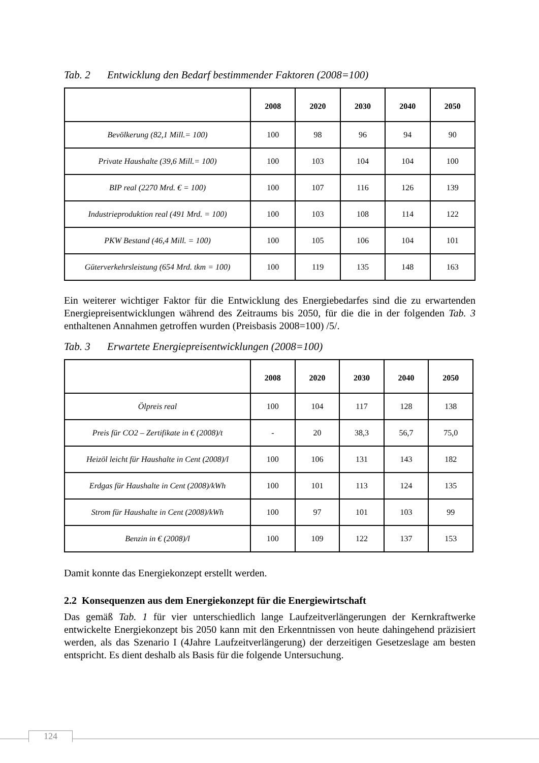Tab. 2 Entwicklung den Bedarf bestimmender Faktoren (2008=100)
| | 2008 | 2020 | 2030 | 2040 | 2050 |
| --- | --- | --- | --- | --- | --- |
| Bevölkerung (82,1 Mill.= 100) | 100 | 98 | 96 | 94 | 90 |
| Private Haushalte (39,6 Mill.= 100) | 100 | 103 | 104 | 104 | 100 |
| BIP real (2270 Mrd. € = 100) | 100 | 107 | 116 | 126 | 139 |
| Industrieproduktion real (491 Mrd. = 100) | 100 | 103 | 108 | 114 | 122 |
| PKW Bestand (46,4 Mill. = 100) | 100 | 105 | 106 | 104 | 101 |
| Güterverkehrsleistung (654 Mrd. tkm = 100) | 100 | 119 | 135 | 148 | 163 |
Ein weiterer wichtiger Faktor für die Entwicklung des Energiebedarfes sind die zu erwartenden Energiepreisentwicklungen während des Zeitraums bis 2050, für die die in der folgenden Tab. 3 enthaltenen Annahmen getroffen wurden (Preisbasis 2008=100) /5/.
Tab. 3 Erwartete Energiepreisentwicklungen (2008=100)
| | 2008 | 2020 | 2030 | 2040 | 2050 |
| --- | --- | --- | --- | --- | --- |
| Ölpreis real | 100 | 104 | 117 | 128 | 138 |
| Preis für CO2 – Zertifikate in € (2008)/t | - | 20 | 38,3 | 56,7 | 75,0 |
| Heizöl leicht für Haushalte in Cent (2008)/l | 100 | 106 | 131 | 143 | 182 |
| Erdgas für Haushalte in Cent (2008)/kWh | 100 | 101 | 113 | 124 | 135 |
| Strom für Haushalte in Cent (2008)/kWh | 100 | 97 | 101 | 103 | 99 |
| Benzin in € (2008)/l | 100 | 109 | 122 | 137 | 153 |
Damit konnte das Energiekonzept erstellt werden.
2.2 Konsequenzen aus dem Energiekonzept für die Energiewirtschaft
Das gemäß Tab. 1 für vier unterschiedlich lange Laufzeitverlängerungen der Kernkraftwerke entwickelte Energiekonzept bis 2050 kann mit den Erkenntnissen von heute dahingehend präzisiert werden, als das Szenario I (4Jahre Laufzeitverlängerung) der derzeitigen Gesetzeslage am besten entspricht. Es dient deshalb als Basis für die folgende Untersuchung.
124